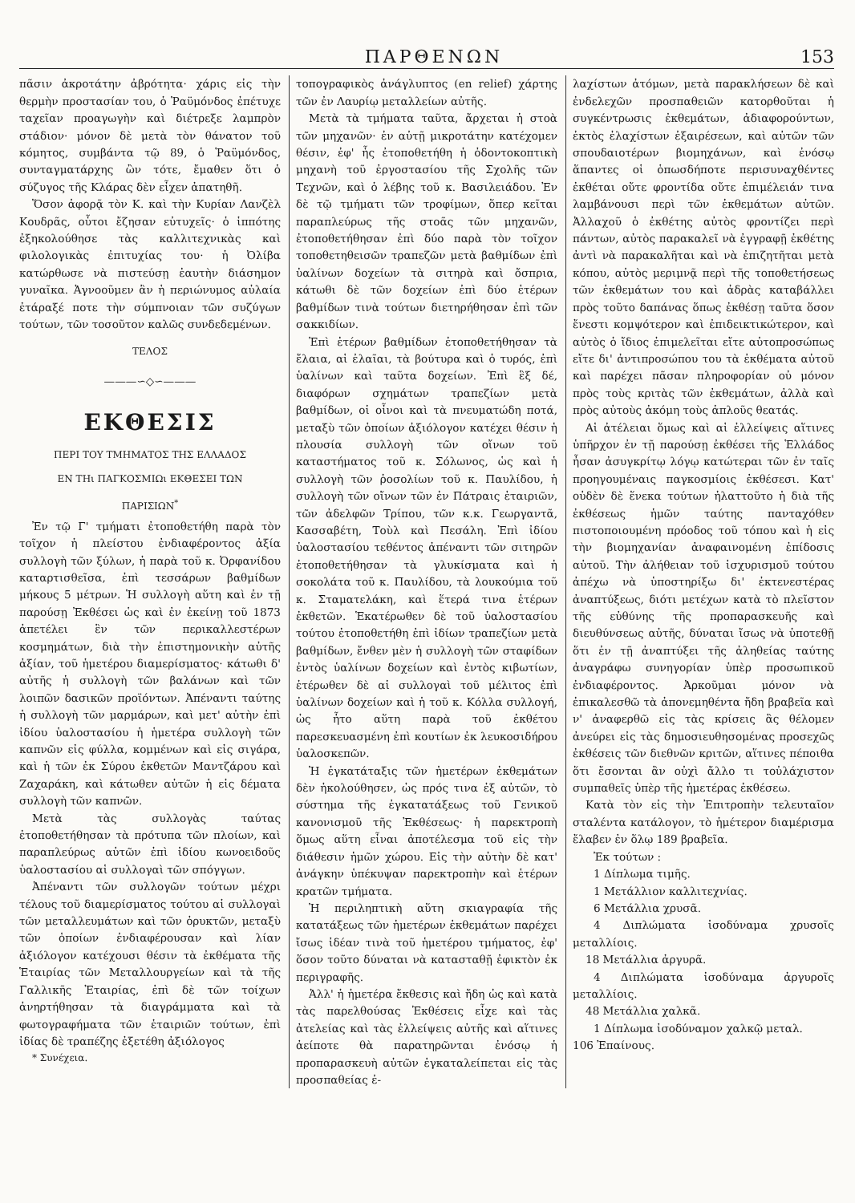ΠΑΡΘΕΝΩΝ 153
πᾶσιν ἀκροτάτην ἀβρότητα· χάρις εἰς τὴν θερμὴν προστασίαν του, ὁ Ῥαϋμόνδος ἐπέτυχε ταχεῖαν προαγωγὴν καὶ διέτρεξε λαμπρὸν στάδιον· μόνον δὲ μετὰ τὸν θάνατον τοῦ κόμητος, συμβάντα τῷ 89, ὁ Ῥαϋμόνδος, συνταγματάρχης ὢν τότε, ἔμαθεν ὅτι ὁ σύζυγος τῆς Κλάρας δὲν εἶχεν ἀπατηθῆ.
Ὅσον ἀφορᾷ τὸν Κ. καὶ τὴν Κυρίαν Λανζὲλ Κουδρᾶς, οὗτοι ἔζησαν εὐτυχεῖς· ὁ ἱππότης ἐξηκολούθησε τὰς καλλιτεχνικὰς καὶ φιλολογικὰς ἐπιτυχίας του· ἡ Ὀλίβα κατώρθωσε νὰ πιστεύσῃ ἑαυτὴν διάσημον γυναῖκα. Ἀγνοοῦμεν ἂν ἡ περιώνυμος αὐλαία ἐτάραξέ ποτε τὴν σύμπνοιαν τῶν συζύγων τούτων, τῶν τοσοῦτον καλῶς συνδεδεμένων.
ΤΕΛΟΣ
———∽◇∽———
ΕΚΘΕΣΙΣ
ΠΕΡΙ ΤΟΥ ΤΜΗΜΑΤΟΣ ΤΗΣ ΕΛΛΑΔΟΣ
ΕΝ ΤΗι ΠΑΓΚΟΣΜΙΩι ΕΚΘΕΣΕΙ ΤΩΝ
ΠΑΡΙΣΙΩΝ<sup>*</sup>
Ἐν τῷ Γ' τμήματι ἐτοποθετήθη παρὰ τὸν τοῖχον ἡ πλείστου ἐνδιαφέροντος ἀξία συλλογὴ τῶν ξύλων, ἡ παρὰ τοῦ κ. Ὀρφανίδου καταρτισθεῖσα, ἐπὶ τεσσάρων βαθμίδων μήκους 5 μέτρων. Ἡ συλλογὴ αὕτη καὶ ἐν τῇ παρούσῃ Ἐκθέσει ὡς καὶ ἐν ἐκείνῃ τοῦ 1873 ἀπετέλει ἓν τῶν περικαλλεστέρων κοσμημάτων, διὰ τὴν ἐπιστημονικὴν αὐτῆς ἀξίαν, τοῦ ἡμετέρου διαμερίσματος· κάτωθι δ' αὐτῆς ἡ συλλογὴ τῶν βαλάνων καὶ τῶν λοιπῶν δασικῶν προϊόντων. Ἀπέναντι ταύτης ἡ συλλογὴ τῶν μαρμάρων, καὶ μετ' αὐτὴν ἐπὶ ἰδίου ὑαλοστασίου ἡ ἡμετέρα συλλογὴ τῶν καπνῶν εἰς φύλλα, κομμένων καὶ εἰς σιγάρα, καὶ ἡ τῶν ἐκ Σύρου ἐκθετῶν Μαντζάρου καὶ Ζαχαράκη, καὶ κάτωθεν αὐτῶν ἡ εἰς δέματα συλλογὴ τῶν καπνῶν.
Μετὰ τὰς συλλογὰς ταύτας ἐτοποθετήθησαν τὰ πρότυπα τῶν πλοίων, καὶ παραπλεύρως αὐτῶν ἐπὶ ἰδίου κωνοειδοῦς ὑαλοστασίου αἱ συλλογαὶ τῶν σπόγγων.
Ἀπέναντι τῶν συλλογῶν τούτων μέχρι τέλους τοῦ διαμερίσματος τούτου αἱ συλλογαὶ τῶν μεταλλευμάτων καὶ τῶν ὀρυκτῶν, μεταξὺ τῶν ὁποίων ἐνδιαφέρουσαν καὶ λίαν ἀξιόλογον κατέχουσι θέσιν τὰ ἐκθέματα τῆς Ἑταιρίας τῶν Μεταλλουργείων καὶ τὰ τῆς Γαλλικῆς Ἑταιρίας, ἐπὶ δὲ τῶν τοίχων ἀνηρτήθησαν τὰ διαγράμματα καὶ τὰ φωτογραφήματα τῶν ἑταιριῶν τούτων, ἐπὶ ἰδίας δὲ τραπέζης ἐξετέθη ἀξιόλογος
* Συνέχεια.
τοπογραφικὸς ἀνάγλυπτος (en relief) χάρτης τῶν ἐν Λαυρίῳ μεταλλείων αὐτῆς.
Μετὰ τὰ τμήματα ταῦτα, ἄρχεται ἡ στοὰ τῶν μηχανῶν· ἐν αὐτῇ μικροτάτην κατέχομεν θέσιν, ἐφ' ἧς ἐτοποθετήθη ἡ ὀδοντοκοπτικὴ μηχανὴ τοῦ ἐργοστασίου τῆς Σχολῆς τῶν Τεχνῶν, καὶ ὁ λέβης τοῦ κ. Βασιλειάδου. Ἐν δὲ τῷ τμήματι τῶν τροφίμων, ὅπερ κεῖται παραπλεύρως τῆς στοᾶς τῶν μηχανῶν, ἐτοποθετήθησαν ἐπὶ δύο παρὰ τὸν τοῖχον τοποθετηθεισῶν τραπεζῶν μετὰ βαθμίδων ἐπὶ ὑαλίνων δοχείων τὰ σιτηρὰ καὶ ὄσπρια, κάτωθι δὲ τῶν δοχείων ἐπὶ δύο ἑτέρων βαθμίδων τινὰ τούτων διετηρήθησαν ἐπὶ τῶν σακκιδίων.
Ἐπὶ ἑτέρων βαθμίδων ἐτοποθετήθησαν τὰ ἔλαια, αἱ ἐλαῖαι, τὰ βούτυρα καὶ ὁ τυρός, ἐπὶ ὑαλίνων καὶ ταῦτα δοχείων. Ἐπὶ ἓξ δέ, διαφόρων σχημάτων τραπεζίων μετὰ βαθμίδων, οἱ οἶνοι καὶ τὰ πνευματώδη ποτά, μεταξὺ τῶν ὁποίων ἀξιόλογον κατέχει θέσιν ἡ πλουσία συλλογὴ τῶν οἴνων τοῦ καταστήματος τοῦ κ. Σόλωνος, ὡς καὶ ἡ συλλογὴ τῶν ῥοσολίων τοῦ κ. Παυλίδου, ἡ συλλογὴ τῶν οἴνων τῶν ἐν Πάτραις ἑταιριῶν, τῶν ἀδελφῶν Τρίπου, τῶν κ.κ. Γεωργαντᾶ, Κασσαβέτη, Τοὺλ καὶ Πεσάλη. Ἐπὶ ἰδίου ὑαλοστασίου τεθέντος ἀπέναντι τῶν σιτηρῶν ἐτοποθετήθησαν τὰ γλυκίσματα καὶ ἡ σοκολάτα τοῦ κ. Παυλίδου, τὰ λουκούμια τοῦ κ. Σταματελάκη, καὶ ἕτερά τινα ἑτέρων ἐκθετῶν. Ἑκατέρωθεν δὲ τοῦ ὑαλοστασίου τούτου ἐτοποθετήθη ἐπὶ ἰδίων τραπεζίων μετὰ βαθμίδων, ἔνθεν μὲν ἡ συλλογὴ τῶν σταφίδων ἐντὸς ὑαλίνων δοχείων καὶ ἐντὸς κιβωτίων, ἑτέρωθεν δὲ αἱ συλλογαὶ τοῦ μέλιτος ἐπὶ ὑαλίνων δοχείων καὶ ἡ τοῦ κ. Κόλλα συλλογή, ὡς ἦτο αὕτη παρὰ τοῦ ἐκθέτου παρεσκευασμένη ἐπὶ κουτίων ἐκ λευκοσιδήρου ὑαλοσκεπῶν.
Ἡ ἐγκατάταξις τῶν ἡμετέρων ἐκθεμάτων δὲν ἠκολούθησεν, ὡς πρός τινα ἐξ αὐτῶν, τὸ σύστημα τῆς ἐγκατατάξεως τοῦ Γενικοῦ κανονισμοῦ τῆς Ἐκθέσεως· ἡ παρεκτροπὴ ὅμως αὕτη εἶναι ἀποτέλεσμα τοῦ εἰς τὴν διάθεσιν ἡμῶν χώρου. Εἰς τὴν αὐτὴν δὲ κατ' ἀνάγκην ὑπέκυψαν παρεκτροπὴν καὶ ἑτέρων κρατῶν τμήματα.
Ἡ περιληπτικὴ αὕτη σκιαγραφία τῆς κατατάξεως τῶν ἡμετέρων ἐκθεμάτων παρέχει ἴσως ἰδέαν τινὰ τοῦ ἡμετέρου τμήματος, ἐφ' ὅσον τοῦτο δύναται νὰ κατασταθῇ ἐφικτὸν ἐκ περιγραφῆς.
Ἀλλ' ἡ ἡμετέρα ἔκθεσις καὶ ἤδη ὡς καὶ κατὰ τὰς παρελθούσας Ἐκθέσεις εἶχε καὶ τὰς ἀτελείας καὶ τὰς ἐλλείψεις αὐτῆς καὶ αἵτινες ἀείποτε θὰ παρατηρῶνται ἐνόσῳ ἡ προπαρασκευὴ αὐτῶν ἐγκαταλείπεται εἰς τὰς προσπαθείας ἐ-
λαχίστων ἀτόμων, μετὰ παρακλήσεων δὲ καὶ ἐνδελεχῶν προσπαθειῶν κατορθοῦται ἡ συγκέντρωσις ἐκθεμάτων, ἀδιαφορούντων, ἐκτὸς ἐλαχίστων ἐξαιρέσεων, καὶ αὐτῶν τῶν σπουδαιοτέρων βιομηχάνων, καὶ ἐνόσῳ ἅπαντες οἱ ὁπωσδήποτε περισυναχθέντες ἐκθέται οὔτε φροντίδα οὔτε ἐπιμέλειάν τινα λαμβάνουσι περὶ τῶν ἐκθεμάτων αὐτῶν. Ἀλλαχοῦ ὁ ἐκθέτης αὐτὸς φροντίζει περὶ πάντων, αὐτὸς παρακαλεῖ νὰ ἐγγραφῇ ἐκθέτης ἀντὶ νὰ παρακαλῆται καὶ νὰ ἐπιζητῆται μετὰ κόπου, αὐτὸς μεριμνᾷ περὶ τῆς τοποθετήσεως τῶν ἐκθεμάτων του καὶ ἀδρὰς καταβάλλει πρὸς τοῦτο δαπάνας ὅπως ἐκθέσῃ ταῦτα ὅσον ἔνεστι κομψότερον καὶ ἐπιδεικτικώτερον, καὶ αὐτὸς ὁ ἴδιος ἐπιμελεῖται εἴτε αὐτοπροσώπως εἴτε δι' ἀντιπροσώπου του τὰ ἐκθέματα αὐτοῦ καὶ παρέχει πᾶσαν πληροφορίαν οὐ μόνον πρὸς τοὺς κριτὰς τῶν ἐκθεμάτων, ἀλλὰ καὶ πρὸς αὐτοὺς ἀκόμη τοὺς ἁπλοῦς θεατάς.
Αἱ ἀτέλειαι ὅμως καὶ αἱ ἐλλείψεις αἵτινες ὑπῆρχον ἐν τῇ παρούσῃ ἐκθέσει τῆς Ἑλλάδος ἦσαν ἀσυγκρίτῳ λόγῳ κατώτεραι τῶν ἐν ταῖς προηγουμέναις παγκοσμίοις ἐκθέσεσι. Κατ' οὐδὲν δὲ ἕνεκα τούτων ἠλαττοῦτο ἡ διὰ τῆς ἐκθέσεως ἡμῶν ταύτης πανταχόθεν πιστοποιουμένη πρόοδος τοῦ τόπου καὶ ἡ εἰς τὴν βιομηχανίαν ἀναφαινομένη ἐπίδοσις αὐτοῦ. Τὴν ἀλήθειαν τοῦ ἰσχυρισμοῦ τούτου ἀπέχω νὰ ὑποστηρίξω δι' ἐκτενεστέρας ἀναπτύξεως, διότι μετέχων κατὰ τὸ πλεῖστον τῆς εὐθύνης τῆς προπαρασκευῆς καὶ διευθύνσεως αὐτῆς, δύναται ἴσως νὰ ὑποτεθῇ ὅτι ἐν τῇ ἀναπτύξει τῆς ἀληθείας ταύτης ἀναγράφω συνηγορίαν ὑπὲρ προσωπικοῦ ἐνδιαφέροντος. Ἀρκοῦμαι μόνον νὰ ἐπικαλεσθῶ τὰ ἀπονεμηθέντα ἤδη βραβεῖα καὶ ν' ἀναφερθῶ εἰς τὰς κρίσεις ἃς θέλομεν ἀνεύρει εἰς τὰς δημοσιευθησομένας προσεχῶς ἐκθέσεις τῶν διεθνῶν κριτῶν, αἵτινες πέποιθα ὅτι ἔσονται ἂν οὐχὶ ἄλλο τι τοὐλάχιστον συμπαθεῖς ὑπὲρ τῆς ἡμετέρας ἐκθέσεω.
Κατὰ τὸν εἰς τὴν Ἐπιτροπὴν τελευταῖον σταλέντα κατάλογον, τὸ ἡμέτερον διαμέρισμα ἔλαβεν ἐν ὅλῳ 189 βραβεῖα.
Ἐκ τούτων :
1 Δίπλωμα τιμῆς.
1 Μετάλλιον καλλιτεχνίας.
6 Μετάλλια χρυσᾶ.
4 Διπλώματα ἰσοδύναμα χρυσοῖς μεταλλίοις.
18 Μετάλλια ἀργυρᾶ.
4 Διπλώματα ἰσοδύναμα ἀργυροῖς μεταλλίοις.
48 Μετάλλια χαλκᾶ.
1 Δίπλωμα ἰσοδύναμον χαλκῷ μεταλ.
106 Ἐπαίνους.